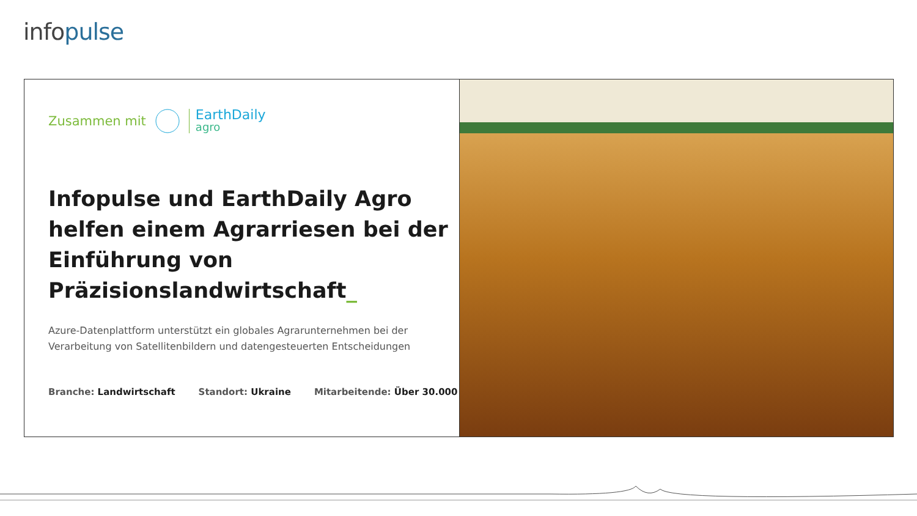infopulse
Zusammen mit
EarthDaily
agro
Infopulse und EarthDaily Agro helfen einem Agrarriesen bei der Einführung von Präzisionslandwirtschaft_
Azure-Datenplattform unterstützt ein globales Agrarunternehmen bei der Verarbeitung von Satellitenbildern und datengesteuerten Entscheidungen
Branche: Landwirtschaft Standort: Ukraine Mitarbeitende: Über 30.000